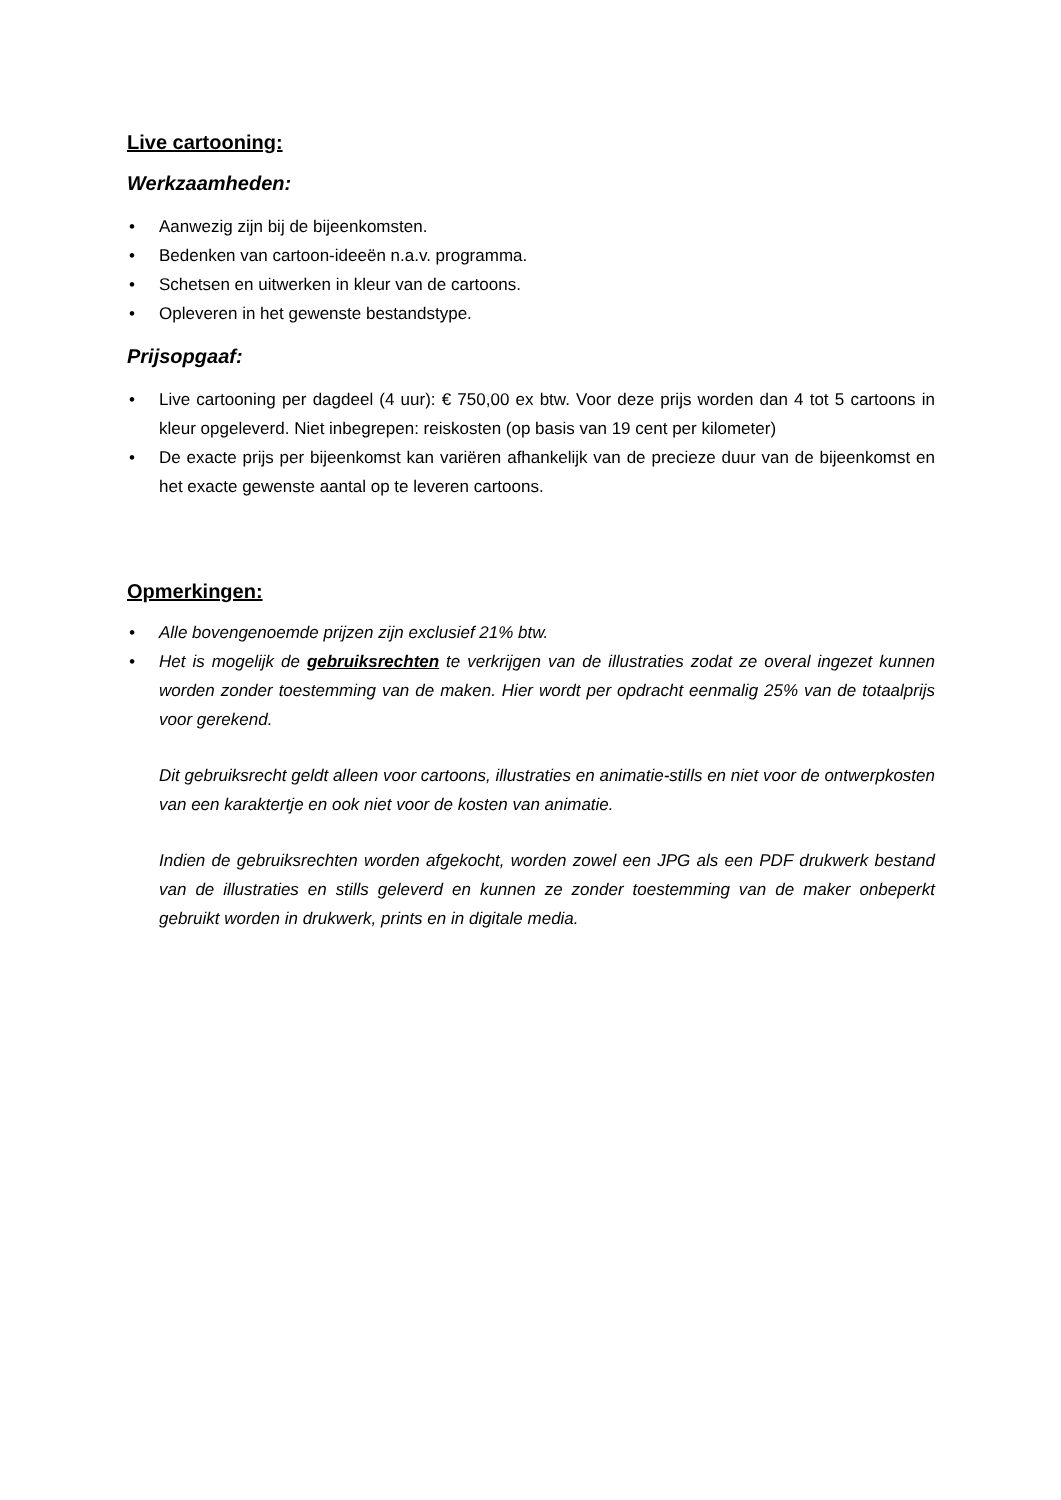Live cartooning:
Werkzaamheden:
• Aanwezig zijn bij de bijeenkomsten.
• Bedenken van cartoon-ideeën n.a.v. programma.
• Schetsen en uitwerken in kleur van de cartoons.
• Opleveren in het gewenste bestandstype.
Prijsopgaaf:
• Live cartooning per dagdeel (4 uur): € 750,00 ex btw. Voor deze prijs worden dan 4 tot 5 cartoons in kleur opgeleverd. Niet inbegrepen: reiskosten (op basis van 19 cent per kilometer)
• De exacte prijs per bijeenkomst kan variëren afhankelijk van de precieze duur van de bijeenkomst en het exacte gewenste aantal op te leveren cartoons.
Opmerkingen:
• Alle bovengenoemde prijzen zijn exclusief 21% btw.
• Het is mogelijk de gebruiksrechten te verkrijgen van de illustraties zodat ze overal ingezet kunnen worden zonder toestemming van de maken. Hier wordt per opdracht eenmalig 25% van de totaalprijs voor gerekend.
Dit gebruiksrecht geldt alleen voor cartoons, illustraties en animatie-stills en niet voor de ontwerpkosten van een karaktertje en ook niet voor de kosten van animatie.
Indien de gebruiksrechten worden afgekocht, worden zowel een JPG als een PDF drukwerk bestand van de illustraties en stills geleverd en kunnen ze zonder toestemming van de maker onbeperkt gebruikt worden in drukwerk, prints en in digitale media.